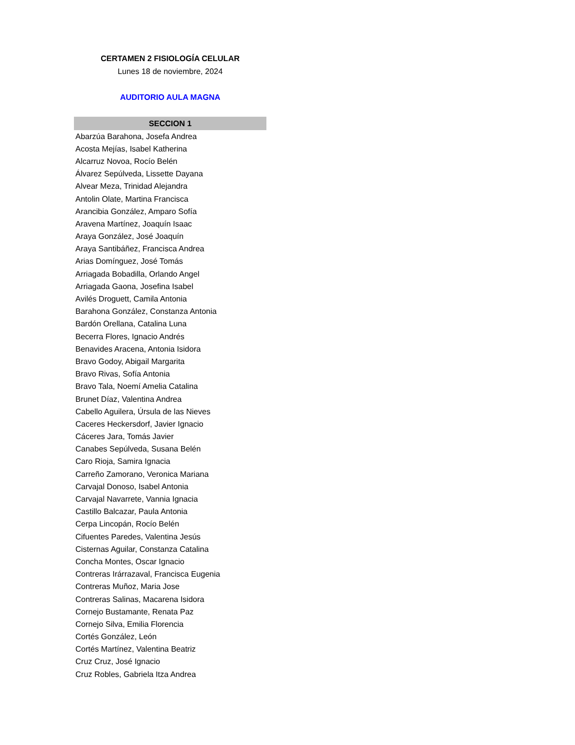CERTAMEN 2 FISIOLOGÍA CELULAR
Lunes 18 de noviembre, 2024
AUDITORIO AULA MAGNA
| SECCION 1 |
| --- |
| Abarzúa Barahona, Josefa Andrea |
| Acosta Mejías, Isabel Katherina |
| Alcarruz Novoa, Rocío Belén |
| Álvarez Sepúlveda, Lissette Dayana |
| Alvear Meza, Trinidad Alejandra |
| Antolin Olate, Martina Francisca |
| Arancibia González, Amparo Sofía |
| Aravena Martínez, Joaquín Isaac |
| Araya González, José Joaquín |
| Araya Santibáñez, Francisca Andrea |
| Arias Domínguez, José Tomás |
| Arriagada Bobadilla, Orlando Angel |
| Arriagada Gaona, Josefina Isabel |
| Avilés Droguett, Camila Antonia |
| Barahona González, Constanza Antonia |
| Bardón Orellana, Catalina Luna |
| Becerra Flores, Ignacio Andrés |
| Benavides Aracena, Antonia Isidora |
| Bravo Godoy, Abigail Margarita |
| Bravo Rivas, Sofía Antonia |
| Bravo Tala, Noemí Amelia Catalina |
| Brunet Díaz, Valentina Andrea |
| Cabello Aguilera, Úrsula de las Nieves |
| Caceres Heckersdorf, Javier Ignacio |
| Cáceres Jara, Tomás Javier |
| Canabes Sepúlveda, Susana Belén |
| Caro Rioja, Samira Ignacia |
| Carreño Zamorano, Veronica Mariana |
| Carvajal Donoso, Isabel Antonia |
| Carvajal Navarrete, Vannia Ignacia |
| Castillo Balcazar, Paula Antonia |
| Cerpa Lincopán, Rocío Belén |
| Cifuentes Paredes, Valentina Jesús |
| Cisternas Aguilar, Constanza Catalina |
| Concha Montes, Oscar Ignacio |
| Contreras Irárrazaval, Francisca Eugenia |
| Contreras Muñoz, Maria Jose |
| Contreras Salinas, Macarena Isidora |
| Cornejo Bustamante, Renata Paz |
| Cornejo Silva, Emilia Florencia |
| Cortés González, León |
| Cortés Martínez, Valentina Beatriz |
| Cruz Cruz, José Ignacio |
| Cruz Robles, Gabriela Itza Andrea |